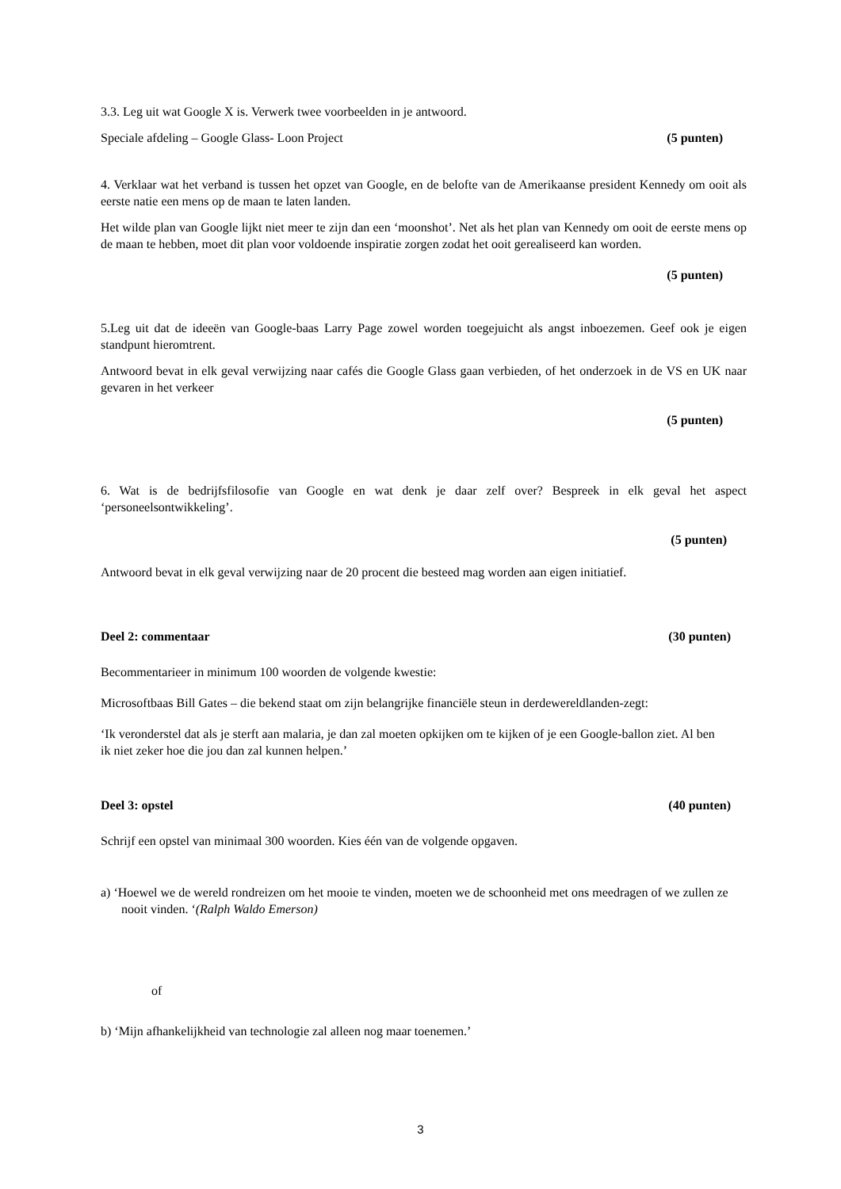3.3. Leg uit wat Google X is. Verwerk twee voorbeelden in je antwoord.
Speciale afdeling – Google Glass- Loon Project (5 punten)
4. Verklaar wat het verband is tussen het opzet van Google, en de belofte van de Amerikaanse president Kennedy om ooit als eerste natie een mens op de maan te laten landen.
Het wilde plan van Google lijkt niet meer te zijn dan een ‘moonshot’. Net als het plan van Kennedy om ooit de eerste mens op de maan te hebben, moet dit plan voor voldoende inspiratie zorgen zodat het ooit gerealiseerd kan worden.
(5 punten)
5.Leg uit dat de ideeën van Google-baas Larry Page zowel worden toegejuicht als angst inboezemen. Geef ook je eigen standpunt hieromtrent.
Antwoord bevat in elk geval verwijzing naar cafés die Google Glass gaan verbieden, of het onderzoek in de VS en UK naar gevaren in het verkeer
(5 punten)
6. Wat is de bedrijfsfilosofie van Google en wat denk je daar zelf over? Bespreek in elk geval het aspect ‘personeelsontwikkeling’.
(5 punten)
Antwoord bevat in elk geval verwijzing naar de 20 procent die besteed mag worden aan eigen initiatief.
Deel 2: commentaar (30 punten)
Becommentarieer in minimum 100 woorden de volgende kwestie:
Microsoftbaas Bill Gates – die bekend staat om zijn belangrijke financiële steun in derdewereldlanden-zegt:
‘Ik veronderstel dat als je sterft aan malaria, je dan zal moeten opkijken om te kijken of je een Google-ballon ziet. Al ben ik niet zeker hoe die jou dan zal kunnen helpen.’
Deel 3: opstel (40 punten)
Schrijf een opstel van minimaal 300 woorden. Kies één van de volgende opgaven.
a) ‘Hoewel we de wereld rondreizen om het mooie te vinden, moeten we de schoonheid met ons meedragen of we zullen ze nooit vinden. ‘(Ralph Waldo Emerson)
of
b) ‘Mijn afhankelijkheid van technologie zal alleen nog maar toenemen.’
3